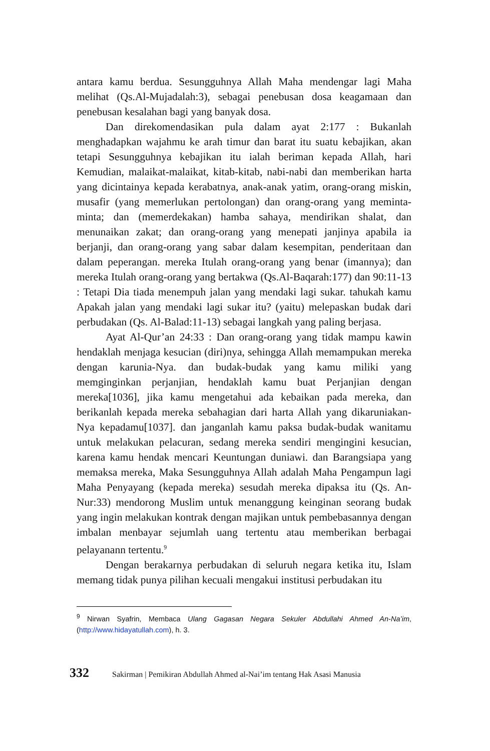antara kamu berdua. Sesungguhnya Allah Maha mendengar lagi Maha melihat (Qs.Al-Mujadalah:3), sebagai penebusan dosa keagamaan dan penebusan kesalahan bagi yang banyak dosa.
Dan direkomendasikan pula dalam ayat 2:177 : Bukanlah menghadapkan wajahmu ke arah timur dan barat itu suatu kebajikan, akan tetapi Sesungguhnya kebajikan itu ialah beriman kepada Allah, hari Kemudian, malaikat-malaikat, kitab-kitab, nabi-nabi dan memberikan harta yang dicintainya kepada kerabatnya, anak-anak yatim, orang-orang miskin, musafir (yang memerlukan pertolongan) dan orang-orang yang meminta-minta; dan (memerdekakan) hamba sahaya, mendirikan shalat, dan menunaikan zakat; dan orang-orang yang menepati janjinya apabila ia berjanji, dan orang-orang yang sabar dalam kesempitan, penderitaan dan dalam peperangan. mereka Itulah orang-orang yang benar (imannya); dan mereka Itulah orang-orang yang bertakwa (Qs.Al-Baqarah:177) dan 90:11-13 : Tetapi Dia tiada menempuh jalan yang mendaki lagi sukar. tahukah kamu Apakah jalan yang mendaki lagi sukar itu? (yaitu) melepaskan budak dari perbudakan (Qs. Al-Balad:11-13) sebagai langkah yang paling berjasa.
Ayat Al-Qur’an 24:33 : Dan orang-orang yang tidak mampu kawin hendaklah menjaga kesucian (diri)nya, sehingga Allah memampukan mereka dengan karunia-Nya. dan budak-budak yang kamu miliki yang memginginkan perjanjian, hendaklah kamu buat Perjanjian dengan mereka[1036], jika kamu mengetahui ada kebaikan pada mereka, dan berikanlah kepada mereka sebahagian dari harta Allah yang dikaruniakan-Nya kepadamu[1037]. dan janganlah kamu paksa budak-budak wanitamu untuk melakukan pelacuran, sedang mereka sendiri mengingini kesucian, karena kamu hendak mencari Keuntungan duniawi. dan Barangsiapa yang memaksa mereka, Maka Sesungguhnya Allah adalah Maha Pengampun lagi Maha Penyayang (kepada mereka) sesudah mereka dipaksa itu (Qs. An-Nur:33) mendorong Muslim untuk menanggung keinginan seorang budak yang ingin melakukan kontrak dengan majikan untuk pembebasannya dengan imbalan menbayar sejumlah uang tertentu atau memberikan berbagai pelayanann tertentu.<sup>9</sup>
Dengan berakarnya perbudakan di seluruh negara ketika itu, Islam memang tidak punya pilihan kecuali mengakui institusi perbudakan itu
<sup>9</sup> Nirwan Syafrin, Membaca Ulang Gagasan Negara Sekuler Abdullahi Ahmed An-Na’im, (http://www.hidayatullah.com), h. 3.
332 Sakirman | Pemikiran Abdullah Ahmed al-Nai’im tentang Hak Asasi Manusia